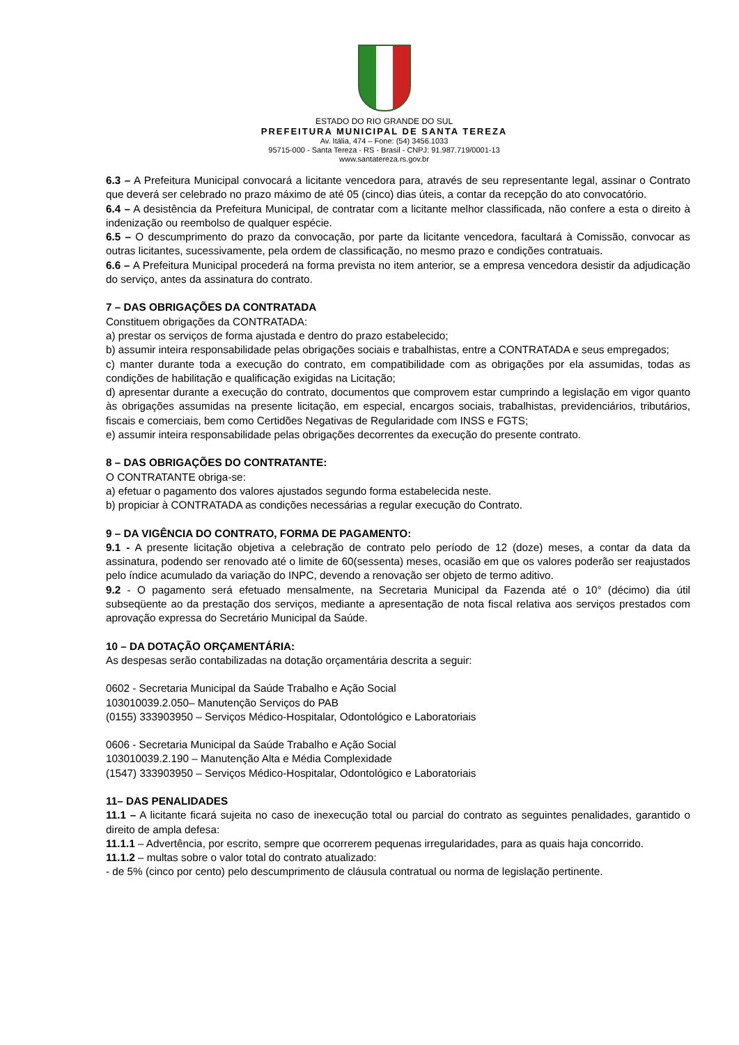ESTADO DO RIO GRANDE DO SUL
PREFEITURA MUNICIPAL DE SANTA TEREZA
Av. Itália, 474 – Fone: (54) 3456.1033
95715-000 - Santa Tereza - RS - Brasil - CNPJ: 91.987.719/0001-13
www.santatereza.rs.gov.br
6.3 – A Prefeitura Municipal convocará a licitante vencedora para, através de seu representante legal, assinar o Contrato que deverá ser celebrado no prazo máximo de até 05 (cinco) dias úteis, a contar da recepção do ato convocatório.
6.4 – A desistência da Prefeitura Municipal, de contratar com a licitante melhor classificada, não confere a esta o direito à indenização ou reembolso de qualquer espécie.
6.5 – O descumprimento do prazo da convocação, por parte da licitante vencedora, facultará à Comissão, convocar as outras licitantes, sucessivamente, pela ordem de classificação, no mesmo prazo e condições contratuais.
6.6 – A Prefeitura Municipal procederá na forma prevista no item anterior, se a empresa vencedora desistir da adjudicação do serviço, antes da assinatura do contrato.
7 – DAS OBRIGAÇÕES DA CONTRATADA
Constituem obrigações da CONTRATADA:
a) prestar os serviços de forma ajustada e dentro do prazo estabelecido;
b) assumir inteira responsabilidade pelas obrigações sociais e trabalhistas, entre a CONTRATADA e seus empregados;
c) manter durante toda a execução do contrato, em compatibilidade com as obrigações por ela assumidas, todas as condições de habilitação e qualificação exigidas na Licitação;
d) apresentar durante a execução do contrato, documentos que comprovem estar cumprindo a legislação em vigor quanto às obrigações assumidas na presente licitação, em especial, encargos sociais, trabalhistas, previdenciários, tributários, fiscais e comerciais, bem como Certidões Negativas de Regularidade com INSS e FGTS;
e) assumir inteira responsabilidade pelas obrigações decorrentes da execução do presente contrato.
8 – DAS OBRIGAÇÕES DO CONTRATANTE:
O CONTRATANTE obriga-se:
a) efetuar o pagamento dos valores ajustados segundo forma estabelecida neste.
b) propiciar à CONTRATADA as condições necessárias a regular execução do Contrato.
9 – DA VIGÊNCIA DO CONTRATO, FORMA DE PAGAMENTO:
9.1 - A presente licitação objetiva a celebração de contrato pelo período de 12 (doze) meses, a contar da data da assinatura, podendo ser renovado até o limite de 60(sessenta) meses, ocasião em que os valores poderão ser reajustados pelo índice acumulado da variação do INPC, devendo a renovação ser objeto de termo aditivo.
9.2 - O pagamento será efetuado mensalmente, na Secretaria Municipal da Fazenda até o 10° (décimo) dia útil subseqüente ao da prestação dos serviços, mediante a apresentação de nota fiscal relativa aos serviços prestados com aprovação expressa do Secretário Municipal da Saúde.
10 – DA DOTAÇÃO ORÇAMENTÁRIA:
As despesas serão contabilizadas na dotação orçamentária descrita a seguir:
0602 - Secretaria Municipal da Saúde Trabalho e Ação Social
103010039.2.050– Manutenção Serviços do PAB
(0155) 333903950 – Serviços Médico-Hospitalar, Odontológico e Laboratoriais
0606 - Secretaria Municipal da Saúde Trabalho e Ação Social
103010039.2.190 – Manutenção Alta e Média Complexidade
(1547) 333903950 – Serviços Médico-Hospitalar, Odontológico e Laboratoriais
11– DAS PENALIDADES
11.1 – A licitante ficará sujeita no caso de inexecução total ou parcial do contrato as seguintes penalidades, garantido o direito de ampla defesa:
11.1.1 – Advertência, por escrito, sempre que ocorrerem pequenas irregularidades, para as quais haja concorrido.
11.1.2 – multas sobre o valor total do contrato atualizado:
- de 5% (cinco por cento) pelo descumprimento de cláusula contratual ou norma de legislação pertinente.